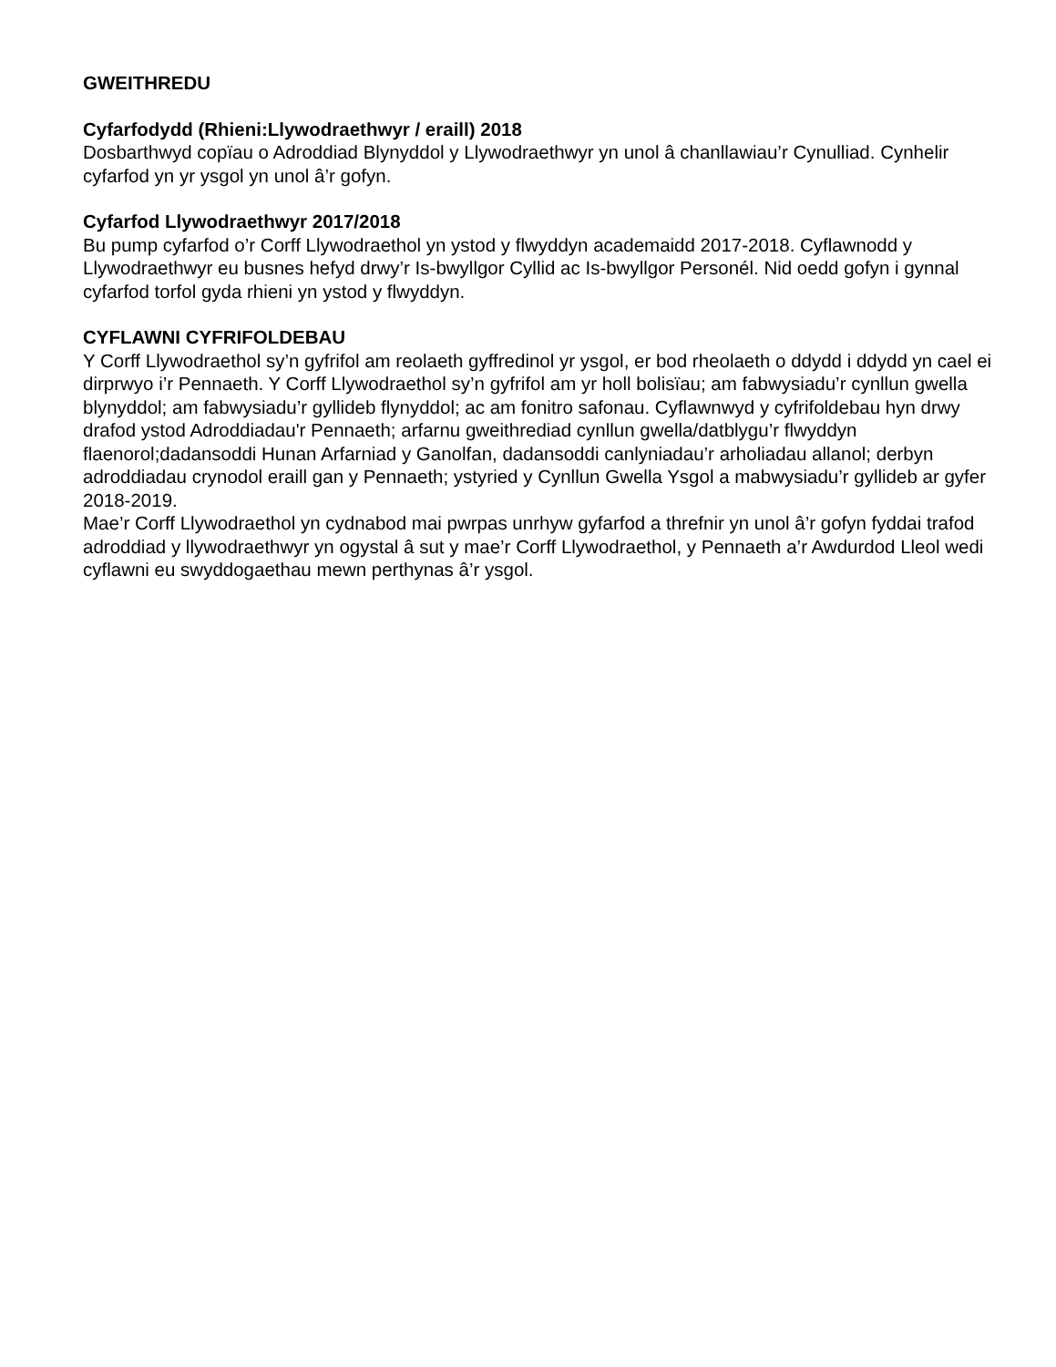GWEITHREDU
Cyfarfodydd (Rhieni:Llywodraethwyr / eraill) 2018
Dosbarthwyd copïau o Adroddiad Blynyddol y Llywodraethwyr yn unol â chanllawiau’r Cynulliad. Cynhelir cyfarfod yn yr ysgol yn unol â’r gofyn.
Cyfarfod Llywodraethwyr 2017/2018
Bu pump cyfarfod o’r Corff Llywodraethol yn ystod y flwyddyn academaidd 2017-2018. Cyflawnodd y Llywodraethwyr eu busnes hefyd drwy’r Is-bwyllgor Cyllid ac Is-bwyllgor Personél. Nid oedd gofyn i gynnal cyfarfod torfol gyda rhieni yn ystod y flwyddyn.
CYFLAWNI CYFRIFOLDEBAU
Y Corff Llywodraethol sy’n gyfrifol am reolaeth gyffredinol yr ysgol, er bod rheolaeth o ddydd i ddydd yn cael ei dirprwyo i’r Pennaeth. Y Corff Llywodraethol sy’n gyfrifol am yr holl bolisïau; am fabwysiadu’r cynllun gwella blynyddol; am fabwysiadu’r gyllideb flynyddol; ac am fonitro safonau. Cyflawnwyd y cyfrifoldebau hyn drwy drafod ystod Adroddiadau'r Pennaeth; arfarnu gweithrediad cynllun gwella/datblygu’r flwyddyn flaenorol;dadansoddi Hunan Arfarniad y Ganolfan, dadansoddi canlyniadau’r arholiadau allanol; derbyn adroddiadau crynodol eraill gan y Pennaeth; ystyried y Cynllun Gwella Ysgol a mabwysiadu’r gyllideb ar gyfer 2018-2019.
Mae’r Corff Llywodraethol yn cydnabod mai pwrpas unrhyw gyfarfod a threfnir yn unol â’r gofyn fyddai trafod adroddiad y llywodraethwyr yn ogystal â sut y mae’r Corff Llywodraethol, y Pennaeth a’r Awdurdod Lleol wedi cyflawni eu swyddogaethau mewn perthynas â’r ysgol.